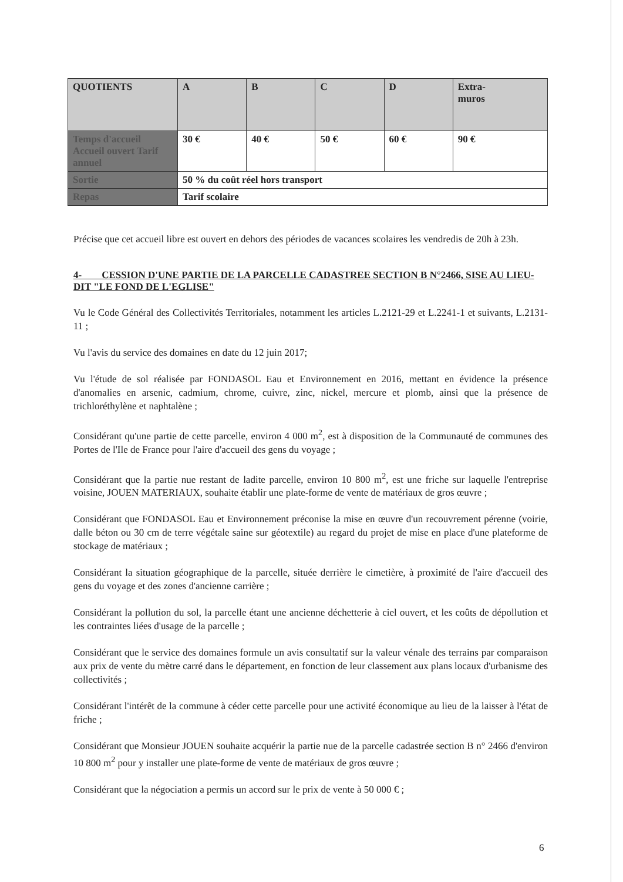| QUOTIENTS | A | B | C | D | Extra- muros |
| Temps d'accueil Accueil ouvert Tarif annuel | 30 € | 40 € | 50 € | 60 € | 90 € |
| Sortie | 50 % du coût réel hors transport | | | | |
| Repas | Tarif scolaire | | | | |
Précise que cet accueil libre est ouvert en dehors des périodes de vacances scolaires les vendredis de 20h à 23h.
4- CESSION D'UNE PARTIE DE LA PARCELLE CADASTREE SECTION B N°2466, SISE AU LIEU-DIT "LE FOND DE L'EGLISE"
Vu le Code Général des Collectivités Territoriales, notamment les articles L.2121-29 et L.2241-1 et suivants, L.2131-11 ;
Vu l'avis du service des domaines en date du 12 juin 2017;
Vu l'étude de sol réalisée par FONDASOL Eau et Environnement en 2016, mettant en évidence la présence d'anomalies en arsenic, cadmium, chrome, cuivre, zinc, nickel, mercure et plomb, ainsi que la présence de trichloréthylène et naphtalène ;
Considérant qu'une partie de cette parcelle, environ 4 000 m<sup>2</sup>, est à disposition de la Communauté de communes des Portes de l'Ile de France pour l'aire d'accueil des gens du voyage ;
Considérant que la partie nue restant de ladite parcelle, environ 10 800 m<sup>2</sup>, est une friche sur laquelle l'entreprise voisine, JOUEN MATERIAUX, souhaite établir une plate-forme de vente de matériaux de gros œuvre ;
Considérant que FONDASOL Eau et Environnement préconise la mise en œuvre d'un recouvrement pérenne (voirie, dalle béton ou 30 cm de terre végétale saine sur géotextile) au regard du projet de mise en place d'une plateforme de stockage de matériaux ;
Considérant la situation géographique de la parcelle, située derrière le cimetière, à proximité de l'aire d'accueil des gens du voyage et des zones d'ancienne carrière ;
Considérant la pollution du sol, la parcelle étant une ancienne déchetterie à ciel ouvert, et les coûts de dépollution et les contraintes liées d'usage de la parcelle ;
Considérant que le service des domaines formule un avis consultatif sur la valeur vénale des terrains par comparaison aux prix de vente du mètre carré dans le département, en fonction de leur classement aux plans locaux d'urbanisme des collectivités ;
Considérant l'intérêt de la commune à céder cette parcelle pour une activité économique au lieu de la laisser à l'état de friche ;
Considérant que Monsieur JOUEN souhaite acquérir la partie nue de la parcelle cadastrée section B n° 2466 d'environ 10 800 m<sup>2</sup> pour y installer une plate-forme de vente de matériaux de gros œuvre ;
Considérant que la négociation a permis un accord sur le prix de vente à 50 000 € ;
6